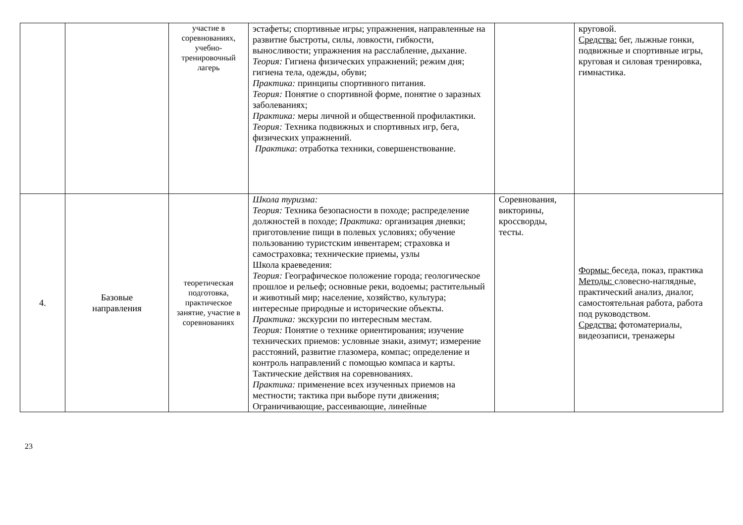| | | участие в соревнованиях, учебно-тренировочный лагерь | эстафеты; спортивные игры; упражнения, направленные на развитие быстроты, силы, ловкости, гибкости, выносливости; упражнения на расслабление, дыхание. Теория: Гигиена физических упражнений; режим дня; гигиена тела, одежды, обуви; Практика: принципы спортивного питания. Теория: Понятие о спортивной форме, понятие о заразных заболеваниях; Практика: меры личной и общественной профилактики. Теория: Техника подвижных и спортивных игр, бега, физических упражнений. Практика : отработка техники, совершенствование. | | круговой. Средства: бег, лыжные гонки, подвижные и спортивные игры, круговая и силовая тренировка, гимнастика. |
| 4. | Базовые направления | теоретическая подготовка, практическое занятие, участие в соревнованиях | Школа туризма: Теория: Техника безопасности в походе; распределение должностей в походе; Практика: организация дневки; приготовление пищи в полевых условиях; обучение пользованию туристским инвентарем; страховка и самостраховка; технические приемы, узлы Школа краеведения: Теория: Географическое положение города; геологическое прошлое и рельеф; основные реки, водоемы; растительный и животный мир; население, хозяйство, культура; интересные природные и исторические объекты. Практика: экскурсии по интересным местам. Теория: Понятие о технике ориентирования; изучение технических приемов: условные знаки, азимут; измерение расстояний, развитие глазомера, компас; определение и контроль направлений с помощью компаса и карты. Тактические действия на соревнованиях. Практика: применение всех изученных приемов на местности; тактика при выборе пути движения; Ограничивающие, рассеивающие, линейные | Соревнования, викторины, кроссворды, тесты. | Формы: беседа, показ, практика Методы: словесно-наглядные, практический анализ, диалог, самостоятельная работа, работа под руководством. Средства: фотоматериалы, видеозаписи, тренажеры |
23